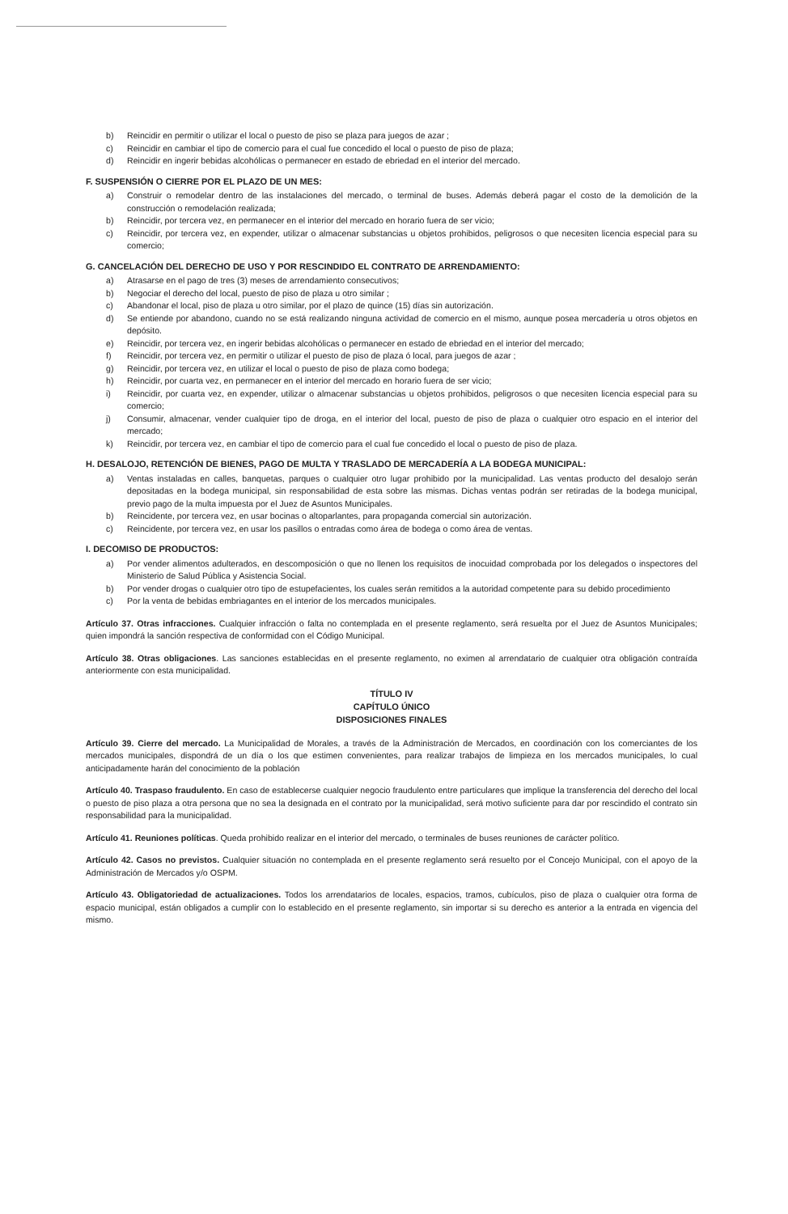b) Reincidir en permitir o utilizar el local o puesto de piso se plaza para juegos de azar ;
c) Reincidir en cambiar el tipo de comercio para el cual fue concedido el local o puesto de piso de plaza;
d) Reincidir en ingerir bebidas alcohólicas o permanecer en estado de ebriedad en el interior del mercado.
F. SUSPENSIÓN O CIERRE POR EL PLAZO DE UN MES:
a) Construir o remodelar dentro de las instalaciones del mercado, o terminal de buses. Además deberá pagar el costo de la demolición de la construcción o remodelación realizada;
b) Reincidir, por tercera vez, en permanecer en el interior del mercado en horario fuera de ser vicio;
c) Reincidir, por tercera vez, en expender, utilizar o almacenar substancias u objetos prohibidos, peligrosos o que necesiten licencia especial para su comercio;
G. CANCELACIÓN DEL DERECHO DE USO Y POR RESCINDIDO EL CONTRATO DE ARRENDAMIENTO:
a) Atrasarse en el pago de tres (3) meses de arrendamiento consecutivos;
b) Negociar el derecho del local, puesto de piso de plaza u otro similar ;
c) Abandonar el local, piso de plaza u otro similar, por el plazo de quince (15) días sin autorización.
d) Se entiende por abandono, cuando no se está realizando ninguna actividad de comercio en el mismo, aunque posea mercadería u otros objetos en depósito.
e) Reincidir, por tercera vez, en ingerir bebidas alcohólicas o permanecer en estado de ebriedad en el interior del mercado;
f) Reincidir, por tercera vez, en permitir o utilizar el puesto de piso de plaza ó local, para juegos de azar ;
g) Reincidir, por tercera vez, en utilizar el local o puesto de piso de plaza como bodega;
h) Reincidir, por cuarta vez, en permanecer en el interior del mercado en horario fuera de ser vicio;
i) Reincidir, por cuarta vez, en expender, utilizar o almacenar substancias u objetos prohibidos, peligrosos o que necesiten licencia especial para su comercio;
j) Consumir, almacenar, vender cualquier tipo de droga, en el interior del local, puesto de piso de plaza o cualquier otro espacio en el interior del mercado;
k) Reincidir, por tercera vez, en cambiar el tipo de comercio para el cual fue concedido el local o puesto de piso de plaza.
H. DESALOJO, RETENCIÓN DE BIENES, PAGO DE MULTA Y TRASLADO DE MERCADERÍA A LA BODEGA MUNICIPAL:
a) Ventas instaladas en calles, banquetas, parques o cualquier otro lugar prohibido por la municipalidad. Las ventas producto del desalojo serán depositadas en la bodega municipal, sin responsabilidad de esta sobre las mismas. Dichas ventas podrán ser retiradas de la bodega municipal, previo pago de la multa impuesta por el Juez de Asuntos Municipales.
b) Reincidente, por tercera vez, en usar bocinas o altoparlantes, para propaganda comercial sin autorización.
c) Reincidente, por tercera vez, en usar los pasillos o entradas como área de bodega o como área de ventas.
I. DECOMISO DE PRODUCTOS:
a) Por vender alimentos adulterados, en descomposición o que no llenen los requisitos de inocuidad comprobada por los delegados o inspectores del Ministerio de Salud Pública y Asistencia Social.
b) Por vender drogas o cualquier otro tipo de estupefacientes, los cuales serán remitidos a la autoridad competente para su debido procedimiento
c) Por la venta de bebidas embriagantes en el interior de los mercados municipales.
Artículo 37. Otras infracciones. Cualquier infracción o falta no contemplada en el presente reglamento, será resuelta por el Juez de Asuntos Municipales; quien impondrá la sanción respectiva de conformidad con el Código Municipal.
Artículo 38. Otras obligaciones. Las sanciones establecidas en el presente reglamento, no eximen al arrendatario de cualquier otra obligación contraída anteriormente con esta municipalidad.
TÍTULO IV
CAPÍTULO ÚNICO
DISPOSICIONES FINALES
Artículo 39. Cierre del mercado. La Municipalidad de Morales, a través de la Administración de Mercados, en coordinación con los comerciantes de los mercados municipales, dispondrá de un día o los que estimen convenientes, para realizar trabajos de limpieza en los mercados municipales, lo cual anticipadamente harán del conocimiento de la población
Artículo 40. Traspaso fraudulento. En caso de establecerse cualquier negocio fraudulento entre particulares que implique la transferencia del derecho del local o puesto de piso plaza a otra persona que no sea la designada en el contrato por la municipalidad, será motivo suficiente para dar por rescindido el contrato sin responsabilidad para la municipalidad.
Artículo 41. Reuniones políticas. Queda prohibido realizar en el interior del mercado, o terminales de buses reuniones de carácter político.
Artículo 42. Casos no previstos. Cualquier situación no contemplada en el presente reglamento será resuelto por el Concejo Municipal, con el apoyo de la Administración de Mercados y/o OSPM.
Artículo 43. Obligatoriedad de actualizaciones. Todos los arrendatarios de locales, espacios, tramos, cubículos, piso de plaza o cualquier otra forma de espacio municipal, están obligados a cumplir con lo establecido en el presente reglamento, sin importar si su derecho es anterior a la entrada en vigencia del mismo.